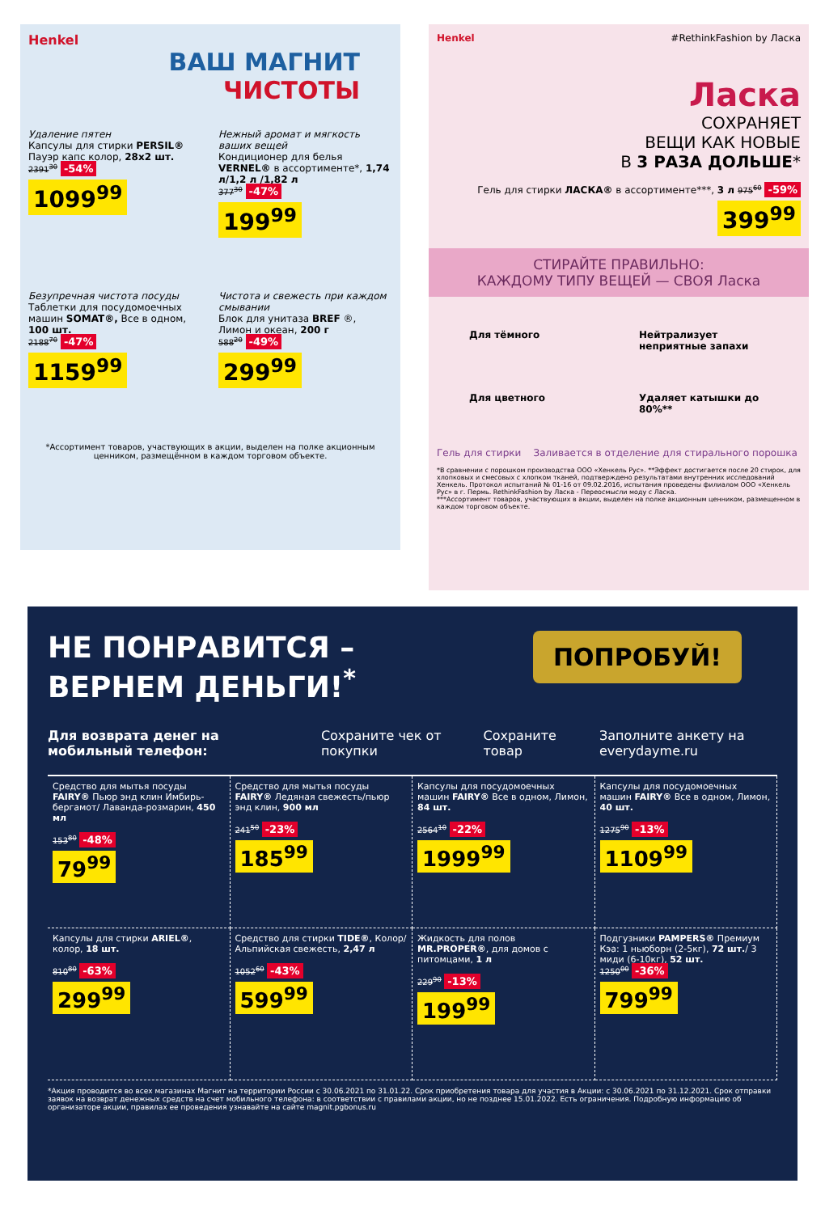Henkel
ВАШ МАГНИТ
ЧИСТОТЫ
Удаление пятен
Капсулы для стирки PERSIL® Пауэр капс колор, 28х2 шт.
2391<sup>30</sup> -54%
1099<sup>99</sup>
Нежный аромат и мягкость ваших вещей
Кондиционер для белья VERNEL® в ассортименте*, 1,74 л/1,2 л /1,82 л
377<sup>30</sup> -47%
199<sup>99</sup>
Безупречная чистота посуды
Таблетки для посудомоечных машин SOMAT®, Все в одном, 100 шт.
2188<sup>70</sup> -47%
1159<sup>99</sup>
Чистота и свежесть при каждом смывании
Блок для унитаза BREF ®, Лимон и океан, 200 г
588<sup>20</sup> -49%
299<sup>99</sup>
*Ассортимент товаров, участвующих в акции, выделен на полке акционным ценником, размещённом в каждом торговом объекте.
Henkel #RethinkFashion by Ласка
Ласка
СОХРАНЯЕТ
ВЕЩИ КАК НОВЫЕ
В 3 РАЗА ДОЛЬШЕ*
Гель для стирки ЛАСКА® в ассортименте***, 3 л 975<sup>60</sup> -59% 399<sup>99</sup>
СТИРАЙТЕ ПРАВИЛЬНО:
КАЖДОМУ ТИПУ ВЕЩЕЙ — СВОЯ Ласка
Для тёмного
Нейтрализует неприятные запахи
Для цветного
Удаляет катышки до 80%**
Гель для стирки Заливается в отделение для стирального порошка
*В сравнении с порошком производства ООО «Хенкель Рус». **Эффект достигается после 20 стирок, для хлопковых и смесовых с хлопком тканей, подтверждено результатами внутренних исследований Хенкель. Протокол испытаний № 01-16 от 09.02.2016, испытания проведены филиалом ООО «Хенкель Рус» в г. Пермь. RethinkFashion by Ласка - Переосмысли моду с Ласка.
***Ассортимент товаров, участвующих в акции, выделен на полке акционным ценником, размещенном в каждом торговом объекте.
НЕ ПОНРАВИТСЯ –
ВЕРНЕМ ДЕНЬГИ!<sup>*</sup> ПОПРОБУЙ!
Для возврата денег на мобильный телефон: Сохраните чек от покупки Сохраните товар Заполните анкету на everydayme.ru
Средство для мытья посуды FAIRY® Пьюр энд клин Имбирь-бергамот/ Лаванда-розмарин, 450 мл
153<sup>80</sup> -48%
79<sup>99</sup>
Средство для мытья посуды FAIRY® Ледяная свежесть/пьюр энд клин, 900 мл
241<sup>50</sup> -23%
185<sup>99</sup>
Капсулы для посудомоечных машин FAIRY® Все в одном, Лимон, 84 шт.
2564<sup>10</sup> -22%
1999<sup>99</sup>
Капсулы для посудомоечных машин FAIRY® Все в одном, Лимон, 40 шт.
1275<sup>90</sup> -13%
1109<sup>99</sup>
Капсулы для стирки ARIEL®, колор, 18 шт.
810<sup>80</sup> -63%
299<sup>99</sup>
Средство для стирки TIDE®, Колор/ Альпийская свежесть, 2,47 л
1052<sup>60</sup> -43%
599<sup>99</sup>
Жидкость для полов MR.PROPER®, для домов с питомцами, 1 л
229<sup>90</sup> -13%
199<sup>99</sup>
Подгузники PAMPERS® Премиум Кэа: 1 ньюборн (2-5кг), 72 шт./ 3 миди (6-10кг), 52 шт.
1250<sup>00</sup> -36%
799<sup>99</sup>
*Акция проводится во всех магазинах Магнит на территории России с 30.06.2021 по 31.01.22. Срок приобретения товара для участия в Акции: с 30.06.2021 по 31.12.2021. Срок отправки заявок на возврат денежных средств на счет мобильного телефона: в соответствии с правилами акции, но не позднее 15.01.2022. Есть ограничения. Подробную информацию об организаторе акции, правилах ее проведения узнавайте на сайте magnit.pgbonus.ru